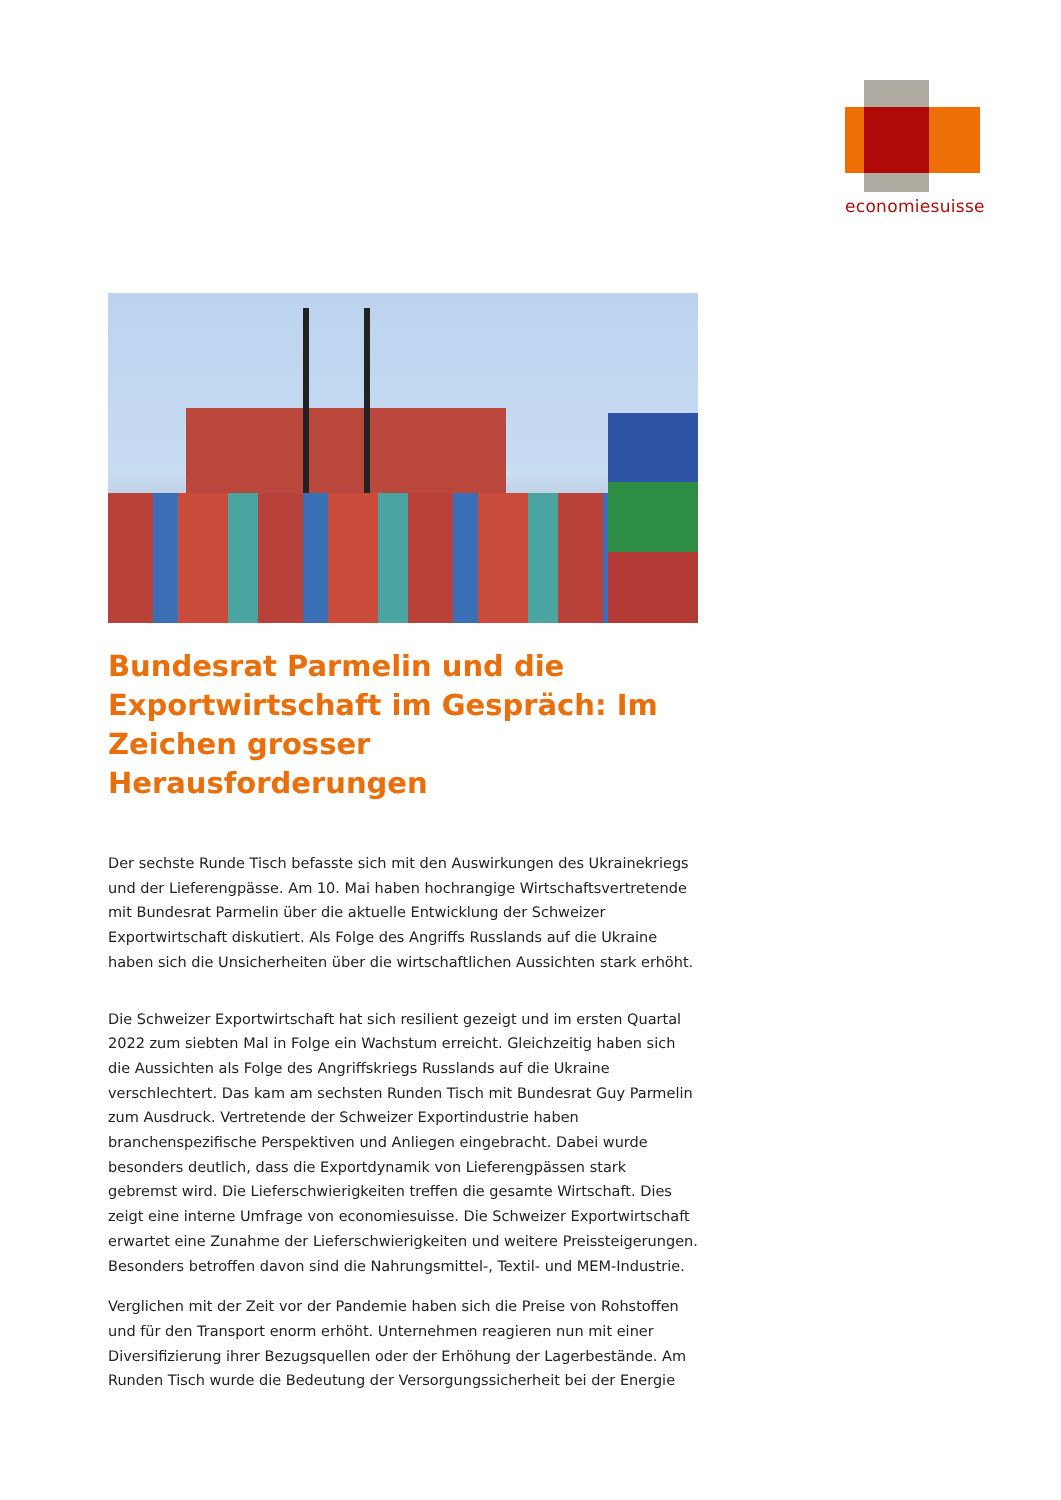economiesuisse
Bundesrat Parmelin und die Exportwirtschaft im Gespräch: Im Zeichen grosser Herausforderungen
Der sechste Runde Tisch befasste sich mit den Auswirkungen des Ukrainekriegs und der Lieferengpässe. Am 10. Mai haben hochrangige Wirtschaftsvertretende mit Bundesrat Parmelin über die aktuelle Entwicklung der Schweizer Exportwirtschaft diskutiert. Als Folge des Angriffs Russlands auf die Ukraine haben sich die Unsicherheiten über die wirtschaftlichen Aussichten stark erhöht.
Die Schweizer Exportwirtschaft hat sich resilient gezeigt und im ersten Quartal 2022 zum siebten Mal in Folge ein Wachstum erreicht. Gleichzeitig haben sich die Aussichten als Folge des Angriffskriegs Russlands auf die Ukraine verschlechtert. Das kam am sechsten Runden Tisch mit Bundesrat Guy Parmelin zum Ausdruck. Vertretende der Schweizer Exportindustrie haben branchenspezifische Perspektiven und Anliegen eingebracht. Dabei wurde besonders deutlich, dass die Exportdynamik von Lieferengpässen stark gebremst wird. Die Lieferschwierigkeiten treffen die gesamte Wirtschaft. Dies zeigt eine interne Umfrage von economiesuisse. Die Schweizer Exportwirtschaft erwartet eine Zunahme der Lieferschwierigkeiten und weitere Preissteigerungen. Besonders betroffen davon sind die Nahrungsmittel-, Textil- und MEM-Industrie.
Verglichen mit der Zeit vor der Pandemie haben sich die Preise von Rohstoffen und für den Transport enorm erhöht. Unternehmen reagieren nun mit einer Diversifizierung ihrer Bezugsquellen oder der Erhöhung der Lagerbestände. Am Runden Tisch wurde die Bedeutung der Versorgungssicherheit bei der Energie